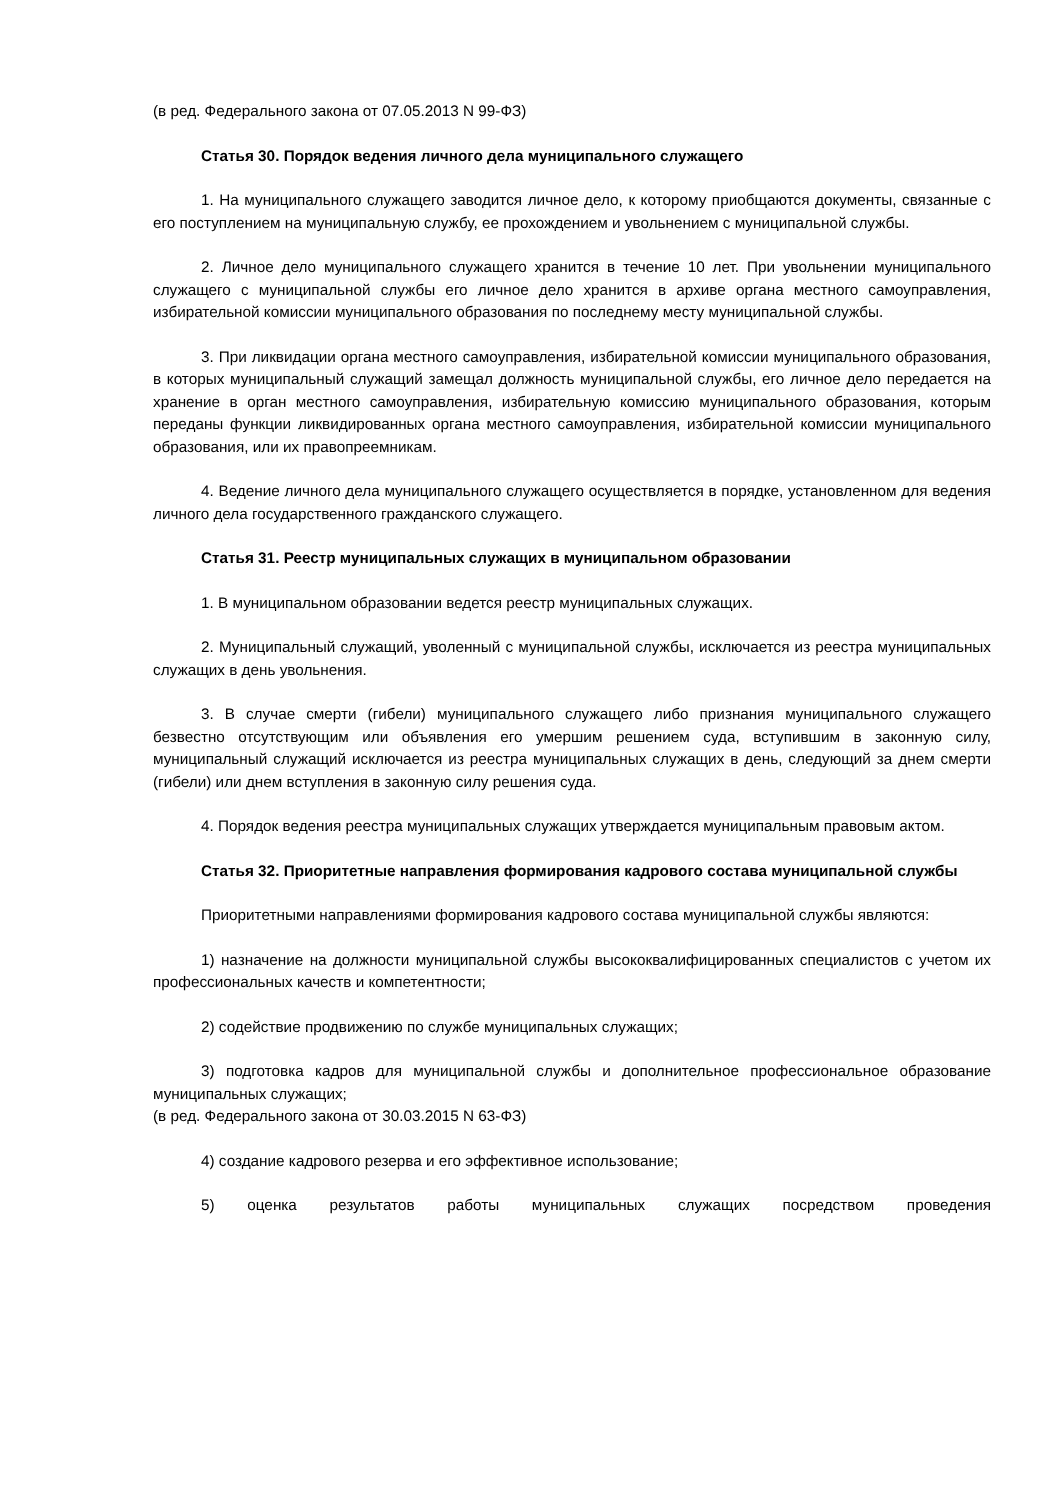(в ред. Федерального закона от 07.05.2013 N 99-ФЗ)
Статья 30. Порядок ведения личного дела муниципального служащего
1. На муниципального служащего заводится личное дело, к которому приобщаются документы, связанные с его поступлением на муниципальную службу, ее прохождением и увольнением с муниципальной службы.
2. Личное дело муниципального служащего хранится в течение 10 лет. При увольнении муниципального служащего с муниципальной службы его личное дело хранится в архиве органа местного самоуправления, избирательной комиссии муниципального образования по последнему месту муниципальной службы.
3. При ликвидации органа местного самоуправления, избирательной комиссии муниципального образования, в которых муниципальный служащий замещал должность муниципальной службы, его личное дело передается на хранение в орган местного самоуправления, избирательную комиссию муниципального образования, которым переданы функции ликвидированных органа местного самоуправления, избирательной комиссии муниципального образования, или их правопреемникам.
4. Ведение личного дела муниципального служащего осуществляется в порядке, установленном для ведения личного дела государственного гражданского служащего.
Статья 31. Реестр муниципальных служащих в муниципальном образовании
1. В муниципальном образовании ведется реестр муниципальных служащих.
2. Муниципальный служащий, уволенный с муниципальной службы, исключается из реестра муниципальных служащих в день увольнения.
3. В случае смерти (гибели) муниципального служащего либо признания муниципального служащего безвестно отсутствующим или объявления его умершим решением суда, вступившим в законную силу, муниципальный служащий исключается из реестра муниципальных служащих в день, следующий за днем смерти (гибели) или днем вступления в законную силу решения суда.
4. Порядок ведения реестра муниципальных служащих утверждается муниципальным правовым актом.
Статья 32. Приоритетные направления формирования кадрового состава муниципальной службы
Приоритетными направлениями формирования кадрового состава муниципальной службы являются:
1) назначение на должности муниципальной службы высококвалифицированных специалистов с учетом их профессиональных качеств и компетентности;
2) содействие продвижению по службе муниципальных служащих;
3) подготовка кадров для муниципальной службы и дополнительное профессиональное образование муниципальных служащих;
(в ред. Федерального закона от 30.03.2015 N 63-ФЗ)
4) создание кадрового резерва и его эффективное использование;
5) оценка результатов работы муниципальных служащих посредством проведения